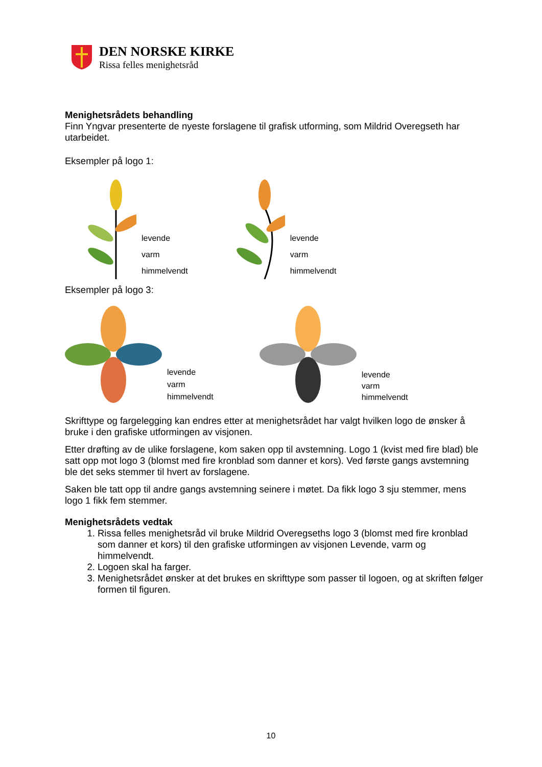DEN NORSKE KIRKE
Rissa felles menighetsråd
Menighetsrådets behandling
Finn Yngvar presenterte de nyeste forslagene til grafisk utforming, som Mildrid Overegseth har utarbeidet.
Eksempler på logo 1:
levende
varm
himmelvendt
levende
varm
himmelvendt
Eksempler på logo 3:
levende
varm
himmelvendt
levende
varm
himmelvendt
Skrifttype og fargelegging kan endres etter at menighetsrådet har valgt hvilken logo de ønsker å bruke i den grafiske utformingen av visjonen.
Etter drøfting av de ulike forslagene, kom saken opp til avstemning. Logo 1 (kvist med fire blad) ble satt opp mot logo 3 (blomst med fire kronblad som danner et kors). Ved første gangs avstemning ble det seks stemmer til hvert av forslagene.
Saken ble tatt opp til andre gangs avstemning seinere i møtet. Da fikk logo 3 sju stemmer, mens logo 1 fikk fem stemmer.
Menighetsrådets vedtak
1. Rissa felles menighetsråd vil bruke Mildrid Overegseths logo 3 (blomst med fire kronblad som danner et kors) til den grafiske utformingen av visjonen Levende, varm og himmelvendt.
2. Logoen skal ha farger.
3. Menighetsrådet ønsker at det brukes en skrifttype som passer til logoen, og at skriften følger formen til figuren.
10